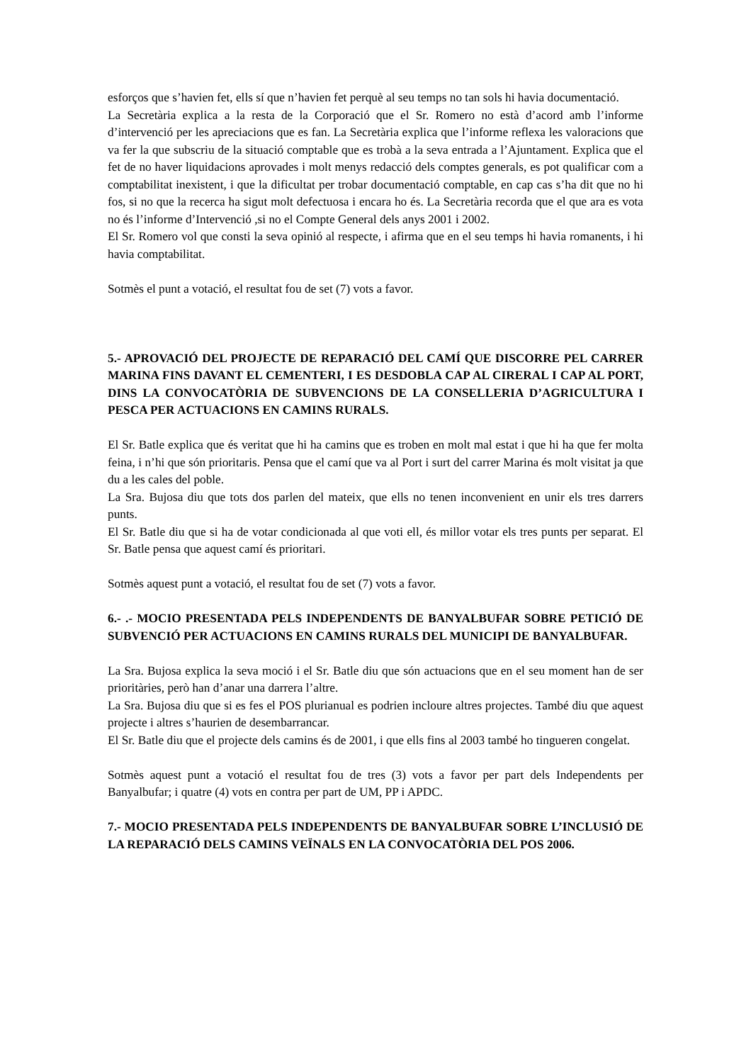esforços que s’havien fet, ells sí que n’havien fet perquè al seu temps no tan sols hi havia documentació.
La Secretària explica a la resta de la Corporació que el Sr. Romero no està d’acord amb l’informe d’intervenció per les apreciacions que es fan. La Secretària explica que l’informe reflexa les valoracions que va fer la que subscriu de la situació comptable que es trobà a la seva entrada a l’Ajuntament. Explica que el fet de no haver liquidacions aprovades i molt menys redacció dels comptes generals, es pot qualificar com a comptabilitat inexistent, i que la dificultat per trobar documentació comptable, en cap cas s’ha dit que no hi fos, si no que la recerca ha sigut molt defectuosa i encara ho és. La Secretària recorda que el que ara es vota no és l’informe d’Intervenció ,si no el Compte General dels anys 2001 i 2002.
El Sr. Romero vol que consti la seva opinió al respecte, i afirma que en el seu temps hi havia romanents, i hi havia comptabilitat.
Sotmès el punt a votació, el resultat fou de set (7) vots a favor.
5.- APROVACIÓ DEL PROJECTE DE REPARACIÓ DEL CAMÍ QUE DISCORRE PEL CARRER MARINA FINS DAVANT EL CEMENTERI, I ES DESDOBLA CAP AL CIRERAL I CAP AL PORT, DINS LA CONVOCATÒRIA DE SUBVENCIONS DE LA CONSELLERIA D’AGRICULTURA I PESCA PER ACTUACIONS EN CAMINS RURALS.
El Sr. Batle explica que és veritat que hi ha camins que es troben en molt mal estat i que hi ha que fer molta feina, i n’hi que són prioritaris. Pensa que el camí que va al Port i surt del carrer Marina és molt visitat ja que du a les cales del poble.
La Sra. Bujosa diu que tots dos parlen del mateix, que ells no tenen inconvenient en unir els tres darrers punts.
El Sr. Batle diu que si ha de votar condicionada al que voti ell, és millor votar els tres punts per separat. El Sr. Batle pensa que aquest camí és prioritari.
Sotmès aquest punt a votació, el resultat fou de set (7) vots a favor.
6.- .- MOCIO PRESENTADA PELS INDEPENDENTS DE BANYALBUFAR SOBRE PETICIÓ DE SUBVENCIÓ PER ACTUACIONS EN CAMINS RURALS DEL MUNICIPI DE BANYALBUFAR.
La Sra. Bujosa explica la seva moció i el Sr. Batle diu que són actuacions que en el seu moment han de ser prioritàries, però han d’anar una darrera l’altre.
La Sra. Bujosa diu que si es fes el POS plurianual es podrien incloure altres projectes. També diu que aquest projecte i altres s’haurien de desembarrancar.
El Sr. Batle diu que el projecte dels camins és de 2001, i que ells fins al 2003 també ho tingueren congelat.
Sotmès aquest punt a votació el resultat fou de tres (3) vots a favor per part dels Independents per Banyalbufar; i quatre (4) vots en contra per part de UM, PP i APDC.
7.- MOCIO PRESENTADA PELS INDEPENDENTS DE BANYALBUFAR SOBRE L’INCLUSIÓ DE LA REPARACIÓ DELS CAMINS VEÏNALS EN LA CONVOCATÒRIA DEL POS 2006.